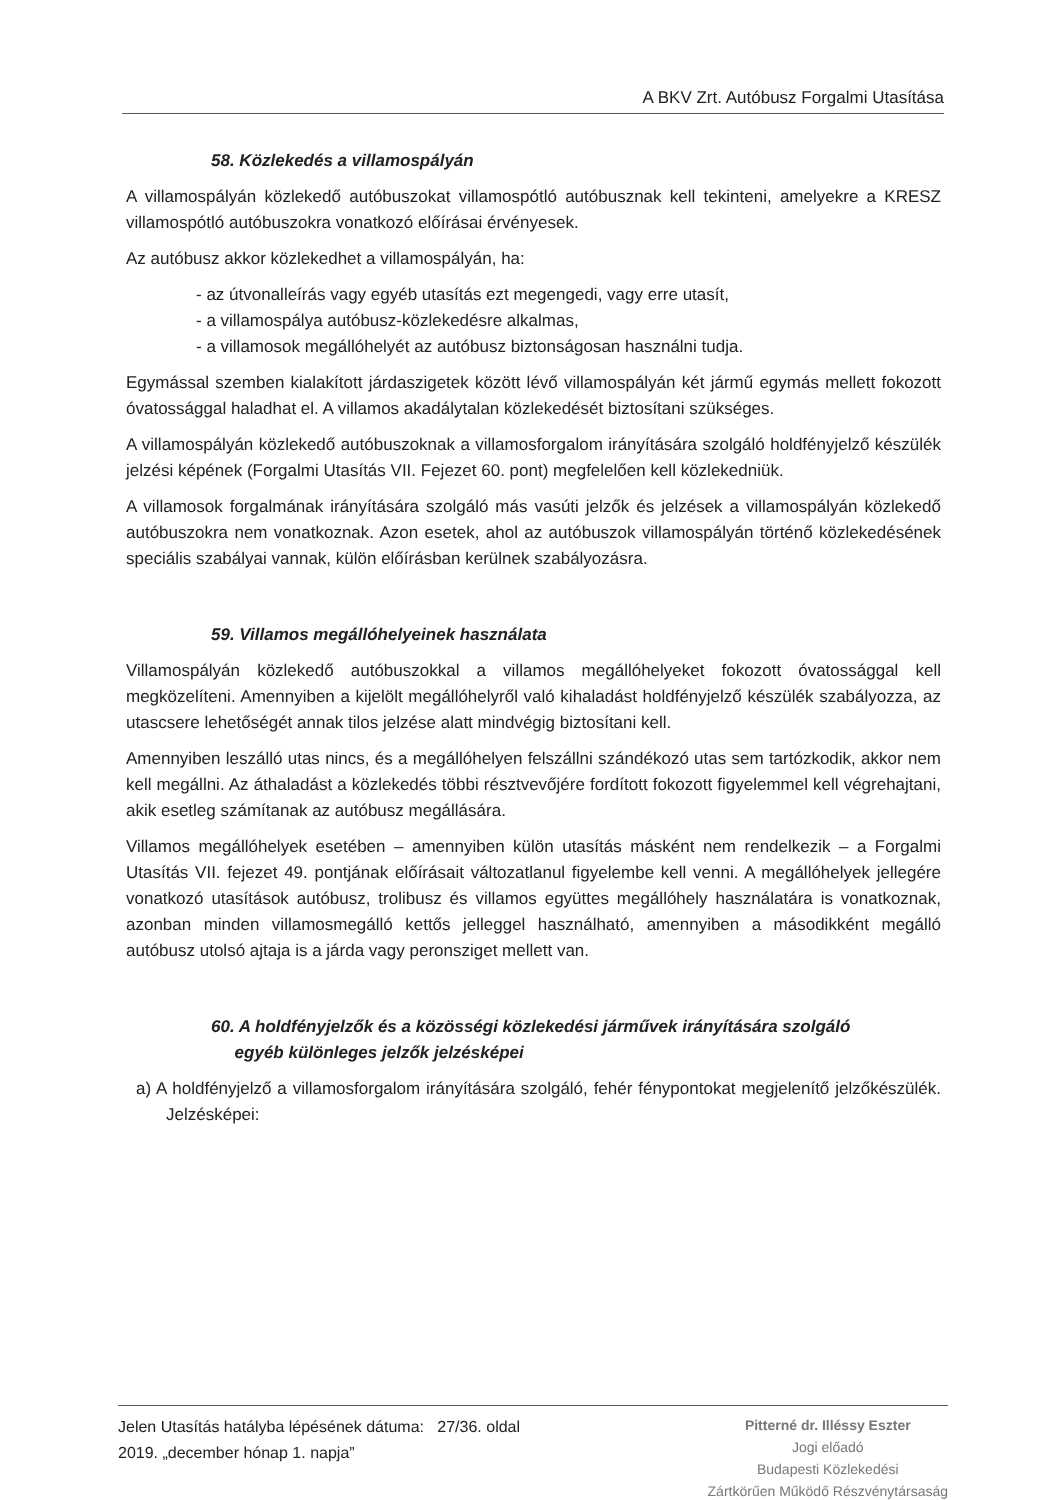A BKV Zrt. Autóbusz Forgalmi Utasítása
58. Közlekedés a villamospályán
A villamospályán közlekedő autóbuszokat villamospótló autóbusznak kell tekinteni, amelyekre a KRESZ villamospótló autóbuszokra vonatkozó előírásai érvényesek.
Az autóbusz akkor közlekedhet a villamospályán, ha:
- az útvonalleírás vagy egyéb utasítás ezt megengedi, vagy erre utasít,
- a villamospálya autóbusz-közlekedésre alkalmas,
- a villamosok megállóhelyét az autóbusz biztonságosan használni tudja.
Egymással szemben kialakított járdaszigetek között lévő villamospályán két jármű egymás mellett fokozott óvatossággal haladhat el. A villamos akadálytalan közlekedését biztosítani szükséges.
A villamospályán közlekedő autóbuszoknak a villamosforgalom irányítására szolgáló holdfényjelző készülék jelzési képének (Forgalmi Utasítás VII. Fejezet 60. pont) megfelelően kell közlekedniük.
A villamosok forgalmának irányítására szolgáló más vasúti jelzők és jelzések a villamospályán közlekedő autóbuszokra nem vonatkoznak. Azon esetek, ahol az autóbuszok villamospályán történő közlekedésének speciális szabályai vannak, külön előírásban kerülnek szabályozásra.
59. Villamos megállóhelyeinek használata
Villamospályán közlekedő autóbuszokkal a villamos megállóhelyeket fokozott óvatossággal kell megközelíteni. Amennyiben a kijelölt megállóhelyről való kihaladást holdfényjelző készülék szabályozza, az utascsere lehetőségét annak tilos jelzése alatt mindvégig biztosítani kell.
Amennyiben leszálló utas nincs, és a megállóhelyen felszállni szándékozó utas sem tartózkodik, akkor nem kell megállni. Az áthaladást a közlekedés többi résztvevőjére fordított fokozott figyelemmel kell végrehajtani, akik esetleg számítanak az autóbusz megállására.
Villamos megállóhelyek esetében – amennyiben külön utasítás másként nem rendelkezik – a Forgalmi Utasítás VII. fejezet 49. pontjának előírásait változatlanul figyelembe kell venni. A megállóhelyek jellegére vonatkozó utasítások autóbusz, trolibusz és villamos együttes megállóhely használatára is vonatkoznak, azonban minden villamosmegálló kettős jelleggel használható, amennyiben a másodikként megálló autóbusz utolsó ajtaja is a járda vagy peronsziget mellett van.
60. A holdfényjelzők és a közösségi közlekedési járművek irányítására szolgáló
egyéb különleges jelzők jelzésképei
a) A holdfényjelző a villamosforgalom irányítására szolgáló, fehér fénypontokat megjelenítő jelzőkészülék. Jelzésképei:
Jelen Utasítás hatályba lépésének dátuma: 27/36. oldal
2019. „december hónap 1. napja”
Pitterné dr. Illéssy Eszter
Jogi előadó
Budapesti Közlekedési
Zártkörűen Működő Részvénytársaság